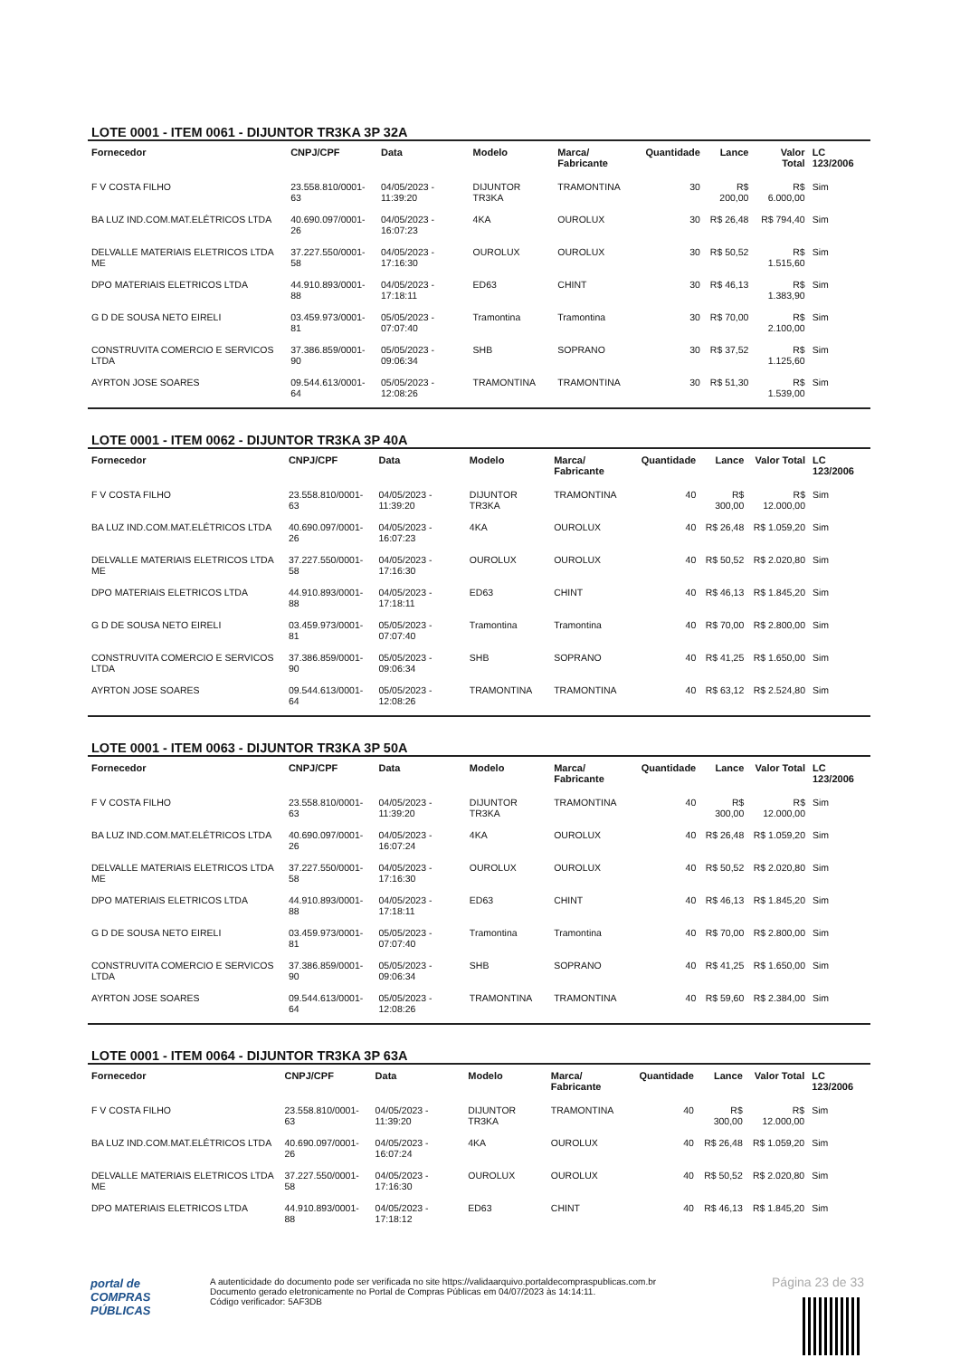LOTE 0001 - ITEM 0061 - DIJUNTOR TR3KA 3P 32A
| Fornecedor | CNPJ/CPF | Data | Modelo | Marca/ Fabricante | Quantidade | Lance | Valor Total | LC 123/2006 |
| --- | --- | --- | --- | --- | --- | --- | --- | --- |
| F V COSTA FILHO | 23.558.810/0001-63 | 04/05/2023 - 11:39:20 | DIJUNTOR TR3KA | TRAMONTINA | 30 | R$ 200,00 | R$ 6.000,00 | Sim |
| BA LUZ IND.COM.MAT.ELÉTRICOS LTDA | 40.690.097/0001-26 | 04/05/2023 - 16:07:23 | 4KA | OUROLUX | 30 | R$ 26,48 | R$ 794,40 | Sim |
| DELVALLE MATERIAIS ELETRICOS LTDA ME | 37.227.550/0001-58 | 04/05/2023 - 17:16:30 | OUROLUX | OUROLUX | 30 | R$ 50,52 | R$ 1.515,60 | Sim |
| DPO MATERIAIS ELETRICOS LTDA | 44.910.893/0001-88 | 04/05/2023 - 17:18:11 | ED63 | CHINT | 30 | R$ 46,13 | R$ 1.383,90 | Sim |
| G D DE SOUSA NETO EIRELI | 03.459.973/0001-81 | 05/05/2023 - 07:07:40 | Tramontina | Tramontina | 30 | R$ 70,00 | R$ 2.100,00 | Sim |
| CONSTRUVITA COMERCIO E SERVICOS LTDA | 37.386.859/0001-90 | 05/05/2023 - 09:06:34 | SHB | SOPRANO | 30 | R$ 37,52 | R$ 1.125,60 | Sim |
| AYRTON JOSE SOARES | 09.544.613/0001-64 | 05/05/2023 - 12:08:26 | TRAMONTINA | TRAMONTINA | 30 | R$ 51,30 | R$ 1.539,00 | Sim |
LOTE 0001 - ITEM 0062 - DIJUNTOR TR3KA 3P 40A
| Fornecedor | CNPJ/CPF | Data | Modelo | Marca/ Fabricante | Quantidade | Lance | Valor Total | LC 123/2006 |
| --- | --- | --- | --- | --- | --- | --- | --- | --- |
| F V COSTA FILHO | 23.558.810/0001-63 | 04/05/2023 - 11:39:20 | DIJUNTOR TR3KA | TRAMONTINA | 40 | R$ 300,00 | R$ 12.000,00 | Sim |
| BA LUZ IND.COM.MAT.ELÉTRICOS LTDA | 40.690.097/0001-26 | 04/05/2023 - 16:07:23 | 4KA | OUROLUX | 40 | R$ 26,48 | R$ 1.059,20 | Sim |
| DELVALLE MATERIAIS ELETRICOS LTDA ME | 37.227.550/0001-58 | 04/05/2023 - 17:16:30 | OUROLUX | OUROLUX | 40 | R$ 50,52 | R$ 2.020,80 | Sim |
| DPO MATERIAIS ELETRICOS LTDA | 44.910.893/0001-88 | 04/05/2023 - 17:18:11 | ED63 | CHINT | 40 | R$ 46,13 | R$ 1.845,20 | Sim |
| G D DE SOUSA NETO EIRELI | 03.459.973/0001-81 | 05/05/2023 - 07:07:40 | Tramontina | Tramontina | 40 | R$ 70,00 | R$ 2.800,00 | Sim |
| CONSTRUVITA COMERCIO E SERVICOS LTDA | 37.386.859/0001-90 | 05/05/2023 - 09:06:34 | SHB | SOPRANO | 40 | R$ 41,25 | R$ 1.650,00 | Sim |
| AYRTON JOSE SOARES | 09.544.613/0001-64 | 05/05/2023 - 12:08:26 | TRAMONTINA | TRAMONTINA | 40 | R$ 63,12 | R$ 2.524,80 | Sim |
LOTE 0001 - ITEM 0063 - DIJUNTOR TR3KA 3P 50A
| Fornecedor | CNPJ/CPF | Data | Modelo | Marca/ Fabricante | Quantidade | Lance | Valor Total | LC 123/2006 |
| --- | --- | --- | --- | --- | --- | --- | --- | --- |
| F V COSTA FILHO | 23.558.810/0001-63 | 04/05/2023 - 11:39:20 | DIJUNTOR TR3KA | TRAMONTINA | 40 | R$ 300,00 | R$ 12.000,00 | Sim |
| BA LUZ IND.COM.MAT.ELÉTRICOS LTDA | 40.690.097/0001-26 | 04/05/2023 - 16:07:24 | 4KA | OUROLUX | 40 | R$ 26,48 | R$ 1.059,20 | Sim |
| DELVALLE MATERIAIS ELETRICOS LTDA ME | 37.227.550/0001-58 | 04/05/2023 - 17:16:30 | OUROLUX | OUROLUX | 40 | R$ 50,52 | R$ 2.020,80 | Sim |
| DPO MATERIAIS ELETRICOS LTDA | 44.910.893/0001-88 | 04/05/2023 - 17:18:11 | ED63 | CHINT | 40 | R$ 46,13 | R$ 1.845,20 | Sim |
| G D DE SOUSA NETO EIRELI | 03.459.973/0001-81 | 05/05/2023 - 07:07:40 | Tramontina | Tramontina | 40 | R$ 70,00 | R$ 2.800,00 | Sim |
| CONSTRUVITA COMERCIO E SERVICOS LTDA | 37.386.859/0001-90 | 05/05/2023 - 09:06:34 | SHB | SOPRANO | 40 | R$ 41,25 | R$ 1.650,00 | Sim |
| AYRTON JOSE SOARES | 09.544.613/0001-64 | 05/05/2023 - 12:08:26 | TRAMONTINA | TRAMONTINA | 40 | R$ 59,60 | R$ 2.384,00 | Sim |
LOTE 0001 - ITEM 0064 - DIJUNTOR TR3KA 3P 63A
| Fornecedor | CNPJ/CPF | Data | Modelo | Marca/ Fabricante | Quantidade | Lance | Valor Total | LC 123/2006 |
| --- | --- | --- | --- | --- | --- | --- | --- | --- |
| F V COSTA FILHO | 23.558.810/0001-63 | 04/05/2023 - 11:39:20 | DIJUNTOR TR3KA | TRAMONTINA | 40 | R$ 300,00 | R$ 12.000,00 | Sim |
| BA LUZ IND.COM.MAT.ELÉTRICOS LTDA | 40.690.097/0001-26 | 04/05/2023 - 16:07:24 | 4KA | OUROLUX | 40 | R$ 26,48 | R$ 1.059,20 | Sim |
| DELVALLE MATERIAIS ELETRICOS LTDA ME | 37.227.550/0001-58 | 04/05/2023 - 17:16:30 | OUROLUX | OUROLUX | 40 | R$ 50,52 | R$ 2.020,80 | Sim |
| DPO MATERIAIS ELETRICOS LTDA | 44.910.893/0001-88 | 04/05/2023 - 17:18:12 | ED63 | CHINT | 40 | R$ 46,13 | R$ 1.845,20 | Sim |
Página 23 de 33
portal de
COMPRAS
PÚBLICAS
A autenticidade do documento pode ser verificada no site https://validaarquivo.portaldecompraspublicas.com.br
Documento gerado eletronicamente no Portal de Compras Públicas em 04/07/2023 às 14:14:11.
Código verificador: 5AF3DB